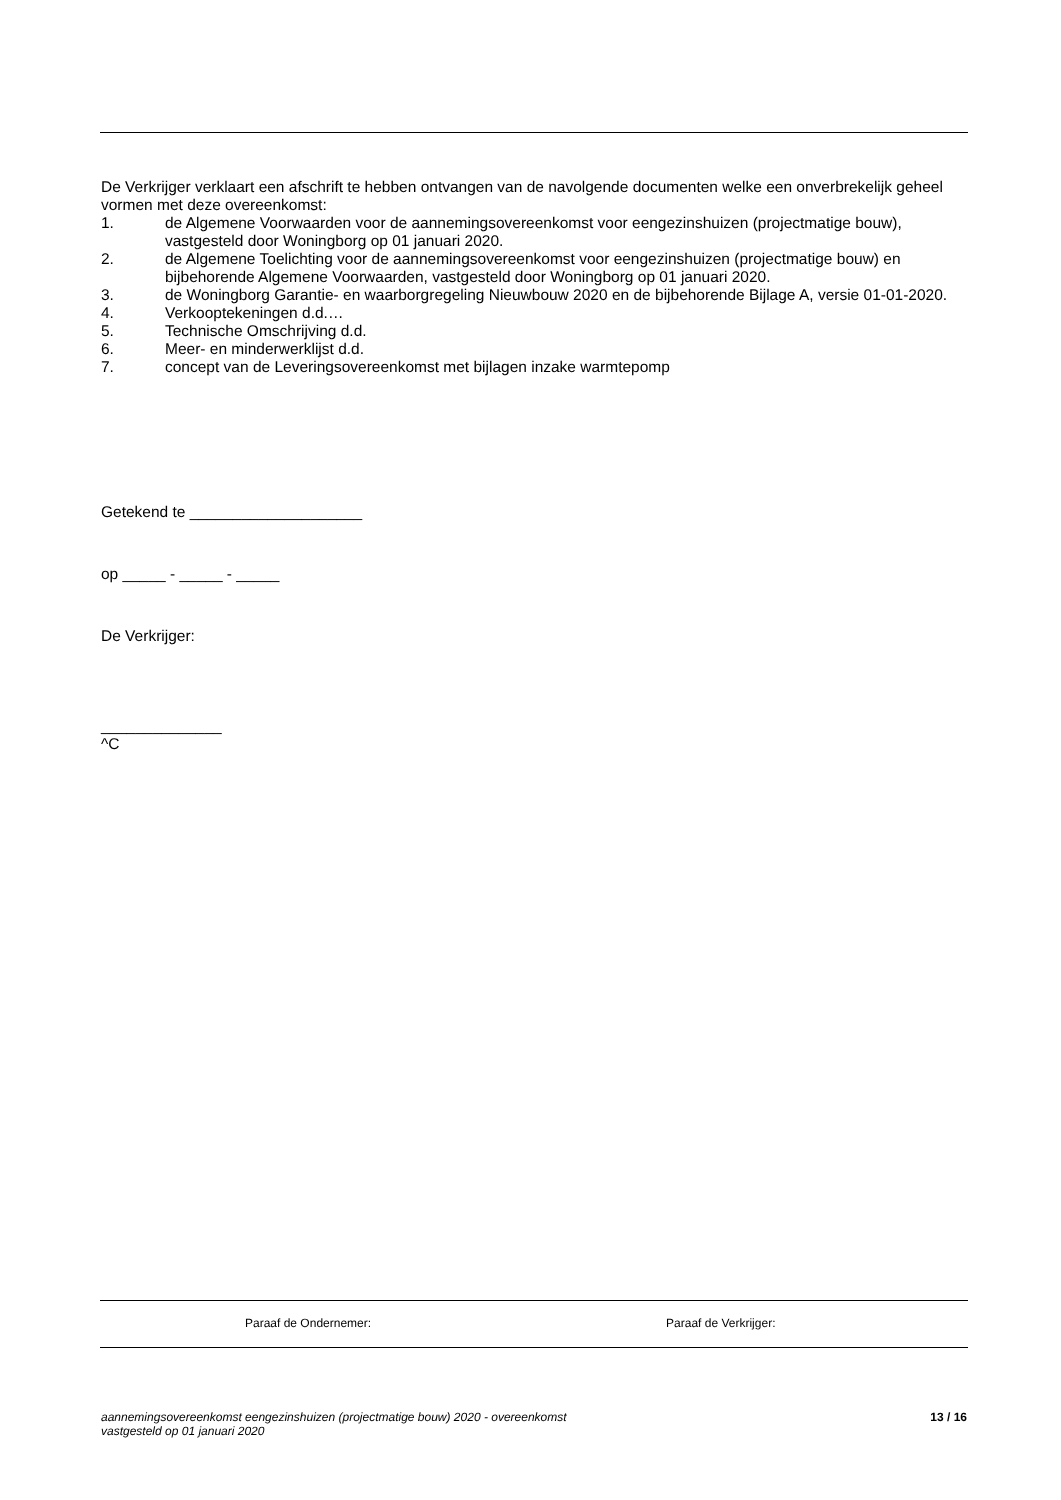De Verkrijger verklaart een afschrift te hebben ontvangen van de navolgende documenten welke een onverbrekelijk geheel vormen met deze overeenkomst:
1. de Algemene Voorwaarden voor de aannemingsovereenkomst voor eengezinshuizen (projectmatige bouw), vastgesteld door Woningborg op 01 januari 2020.
2. de Algemene Toelichting voor de aannemingsovereenkomst voor eengezinshuizen (projectmatige bouw) en bijbehorende Algemene Voorwaarden, vastgesteld door Woningborg op 01 januari 2020.
3. de Woningborg Garantie- en waarborgregeling Nieuwbouw 2020 en de bijbehorende Bijlage A, versie 01-01-2020.
4. Verkooptekeningen d.d.…
5. Technische Omschrijving d.d.
6. Meer- en minderwerklijst d.d.
7. concept van de Leveringsovereenkomst met bijlagen inzake warmtepomp
Getekend te ____________________
op _____ - _____ - _____
De Verkrijger:
______________
^C
Paraaf de Ondernemer: Paraaf de Verkrijger:
aannemingsovereenkomst eengezinshuizen (projectmatige bouw) 2020 - overeenkomst
vastgesteld op 01 januari 2020 13 / 16